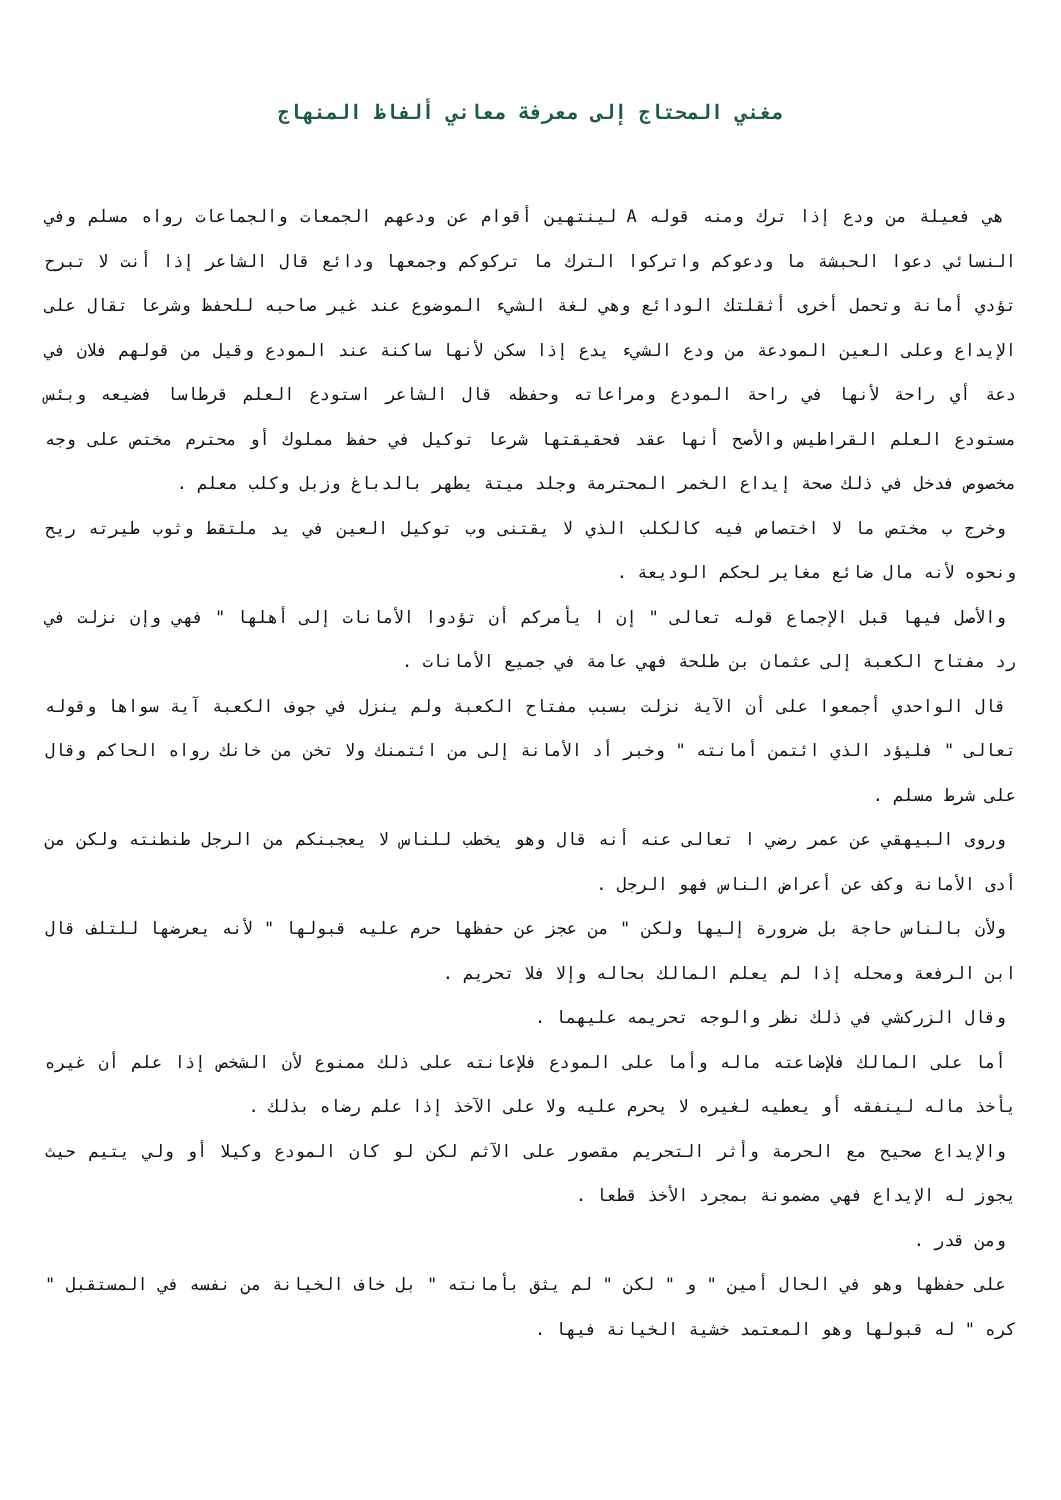مغني المحتاج إلى معرفة معاني ألفاظ المنهاج
هي فعيلة من ودع إذا ترك ومنه قوله A لينتهين أقوام عن ودعهم الجمعات والجماعات رواه مسلم وفي النسائي دعوا الحبشة ما ودعوكم واتركوا الترك ما تركوكم وجمعها ودائع قال الشاعر إذا أنت لا تبرح تؤدي أمانة وتحمل أخرى أثقلتك الودائع وهي لغة الشيء الموضوع عند غير صاحبه للحفظ وشرعا تقال على الإيداع وعلى العين المودعة من ودع الشيء يدع إذا سكن لأنها ساكنة عند المودع وقيل من قولهم فلان في دعة أي راحة لأنها في راحة المودع ومراعاته وحفظه قال الشاعر استودع العلم قرطاسا فضيعه وبئس مستودع العلم القراطيس والأصح أنها عقد فحقيقتها شرعا توكيل في حفظ مملوك أو محترم مختص على وجه مخصوص فدخل في ذلك صحة إيداع الخمر المحترمة وجلد ميتة يطهر بالدباغ وزبل وكلب معلم .
وخرج ب مختص ما لا اختصاص فيه كالكلب الذي لا يقتنى وب توكيل العين في يد ملتقط وثوب طيرته ريح ونحوه لأنه مال ضائع مغاير لحكم الوديعة .
والأصل فيها قبل الإجماع قوله تعالى " إن ا يأمركم أن تؤدوا الأمانات إلى أهلها " فهي وإن نزلت في رد مفتاح الكعبة إلى عثمان بن طلحة فهي عامة في جميع الأمانات .
قال الواحدي أجمعوا على أن الآية نزلت بسبب مفتاح الكعبة ولم ينزل في جوف الكعبة آية سواها وقوله تعالى " فليؤد الذي ائتمن أمانته " وخبر أد الأمانة إلى من ائتمنك ولا تخن من خانك رواه الحاكم وقال على شرط مسلم .
وروى البيهقي عن عمر رضي ا تعالى عنه أنه قال وهو يخطب للناس لا يعجبنكم من الرجل طنطنته ولكن من أدى الأمانة وكف عن أعراض الناس فهو الرجل .
ولأن بالناس حاجة بل ضرورة إليها ولكن " من عجز عن حفظها حرم عليه قبولها " لأنه يعرضها للتلف قال ابن الرفعة ومحله إذا لم يعلم المالك بحاله وإلا فلا تحريم .
وقال الزركشي في ذلك نظر والوجه تحريمه عليهما .
أما على المالك فلإضاعته ماله وأما على المودع فلإعانته على ذلك ممنوع لأن الشخص إذا علم أن غيره يأخذ ماله لينفقه أو يعطيه لغيره لا يحرم عليه ولا على الآخذ إذا علم رضاه بذلك .
والإيداع صحيح مع الحرمة وأثر التحريم مقصور على الآثم لكن لو كان المودع وكيلا أو ولي يتيم حيث يجوز له الإيداع فهي مضمونة بمجرد الأخذ قطعا .
ومن قدر .
على حفظها وهو في الحال أمين " و " لكن " لم يثق بأمانته " بل خاف الخيانة من نفسه في المستقبل " كره " له قبولها وهو المعتمد خشية الخيانة فيها .